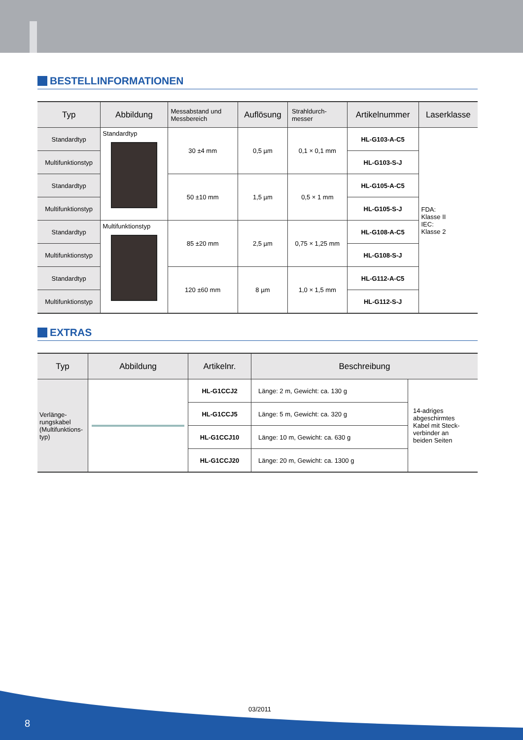BESTELLINFORMATIONEN
| Typ | Abbildung | Messabstand und Messbereich | Auflösung | Strahldurch- messer | Artikelnummer | Laserklasse |
| --- | --- | --- | --- | --- | --- | --- |
| Standardtyp | Standardtyp | 30 ±4 mm | 0,5 µm | 0,1 × 0,1 mm | HL-G103-A-C5 | FDA: Klasse II IEC: Klasse 2 |
| Multifunktionstyp | | | | | HL-G103-S-J | |
| Standardtyp | | 50 ±10 mm | 1,5 µm | 0,5 × 1 mm | HL-G105-A-C5 | |
| Multifunktionstyp | | | | | HL-G105-S-J | |
| Standardtyp | Multifunktionstyp | 85 ±20 mm | 2,5 µm | 0,75 × 1,25 mm | HL-G108-A-C5 | |
| Multifunktionstyp | | | | | HL-G108-S-J | |
| Standardtyp | | 120 ±60 mm | 8 µm | 1,0 × 1,5 mm | HL-G112-A-C5 | |
| Multifunktionstyp | | | | | HL-G112-S-J | |
EXTRAS
| Typ | Abbildung | Artikelnr. | Beschreibung | |
| --- | --- | --- | --- | --- |
| Verlänge- rungskabel (Multifunktions- typ) | | HL-G1CCJ2 | Länge: 2 m, Gewicht: ca. 130 g | 14-adriges abgeschirmtes Kabel mit Steck- verbinder an beiden Seiten |
| | | HL-G1CCJ5 | Länge: 5 m, Gewicht: ca. 320 g | |
| | | HL-G1CCJ10 | Länge: 10 m, Gewicht: ca. 630 g | |
| | | HL-G1CCJ20 | Länge: 20 m, Gewicht: ca. 1300 g | |
03/2011
8